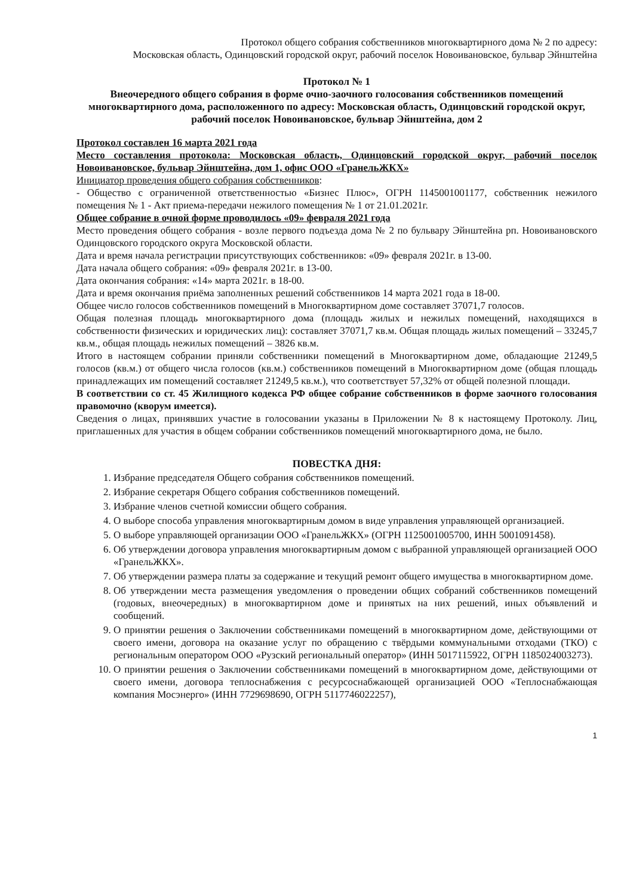Протокол общего собрания собственников многоквартирного дома № 2 по адресу:
Московская область, Одинцовский городской округ, рабочий поселок Новоивановское, бульвар Эйнштейна
Протокол № 1
Внеочередного общего собрания в форме очно-заочного голосования собственников помещений многоквартирного дома, расположенного по адресу: Московская область, Одинцовский городской округ, рабочий поселок Новоивановское, бульвар Эйнштейна, дом 2
Протокол составлен 16 марта 2021 года
Место составления протокола: Московская область, Одинцовский городской округ, рабочий поселок Новоивановское, бульвар Эйнштейна, дом 1, офис ООО «ГранельЖКХ»
Инициатор проведения общего собрания собственников:
- Общество с ограниченной ответственностью «Бизнес Плюс», ОГРН 1145001001177, собственник нежилого помещения № 1 - Акт приема-передачи нежилого помещения № 1 от 21.01.2021г.
Общее собрание в очной форме проводилось «09» февраля 2021 года
Место проведения общего собрания - возле первого подъезда дома № 2 по бульвару Эйнштейна рп. Новоивановского Одинцовского городского округа Московской области.
Дата и время начала регистрации присутствующих собственников: «09» февраля 2021г. в 13-00.
Дата начала общего собрания: «09» февраля 2021г. в 13-00.
Дата окончания собрания: «14» марта 2021г. в 18-00.
Дата и время окончания приёма заполненных решений собственников 14 марта 2021 года в 18-00.
Общее число голосов собственников помещений в Многоквартирном доме составляет 37071,7 голосов.
Общая полезная площадь многоквартирного дома (площадь жилых и нежилых помещений, находящихся в собственности физических и юридических лиц): составляет 37071,7 кв.м. Общая площадь жилых помещений – 33245,7 кв.м., общая площадь нежилых помещений – 3826 кв.м.
Итого в настоящем собрании приняли собственники помещений в Многоквартирном доме, обладающие 21249,5 голосов (кв.м.) от общего числа голосов (кв.м.) собственников помещений в Многоквартирном доме (общая площадь принадлежащих им помещений составляет 21249,5 кв.м.), что соответствует 57,32% от общей полезной площади.
В соответствии со ст. 45 Жилищного кодекса РФ общее собрание собственников в форме заочного голосования правомочно (кворум имеется).
Сведения о лицах, принявших участие в голосовании указаны в Приложении № 8 к настоящему Протоколу. Лиц, приглашенных для участия в общем собрании собственников помещений многоквартирного дома, не было.
ПОВЕСТКА ДНЯ:
1. Избрание председателя Общего собрания собственников помещений.
2. Избрание секретаря Общего собрания собственников помещений.
3. Избрание членов счетной комиссии общего собрания.
4. О выборе способа управления многоквартирным домом в виде управления управляющей организацией.
5. О выборе управляющей организации ООО «ГранельЖКХ» (ОГРН 1125001005700, ИНН 5001091458).
6. Об утверждении договора управления многоквартирным домом с выбранной управляющей организацией ООО «ГранельЖКХ».
7. Об утверждении размера платы за содержание и текущий ремонт общего имущества в многоквартирном доме.
8. Об утверждении места размещения уведомления о проведении общих собраний собственников помещений (годовых, внеочередных) в многоквартирном доме и принятых на них решений, иных объявлений и сообщений.
9. О принятии решения о Заключении собственниками помещений в многоквартирном доме, действующими от своего имени, договора на оказание услуг по обращению с твёрдыми коммунальными отходами (ТКО) с региональным оператором ООО «Рузский региональный оператор» (ИНН 5017115922, ОГРН 1185024003273).
10. О принятии решения о Заключении собственниками помещений в многоквартирном доме, действующими от своего имени, договора теплоснабжения с ресурсоснабжающей организацией ООО «Теплоснабжающая компания Мосэнерго» (ИНН 7729698690, ОГРН 5117746022257),
1